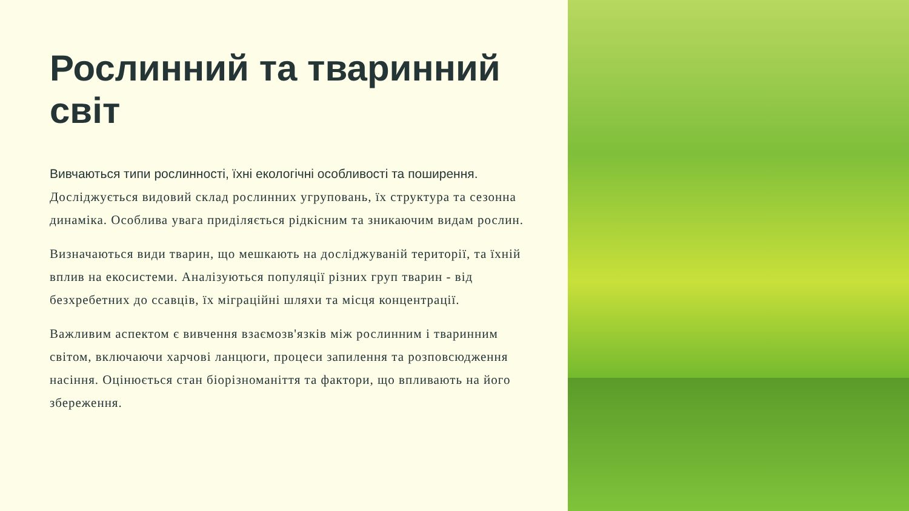Рослинний та тваринний світ
Вивчаються типи рослинності, їхні екологічні особливості та поширення. Досліджується видовий склад рослинних угруповань, їх структура та сезонна динаміка. Особлива увага приділяється рідкісним та зникаючим видам рослин.
Визначаються види тварин, що мешкають на досліджуваній території, та їхній вплив на екосистеми. Аналізуються популяції різних груп тварин - від безхребетних до ссавців, їх міграційні шляхи та місця концентрації.
Важливим аспектом є вивчення взаємозв'язків між рослинним і тваринним світом, включаючи харчові ланцюги, процеси запилення та розповсюдження насіння. Оцінюється стан біорізноманіття та фактори, що впливають на його збереження.